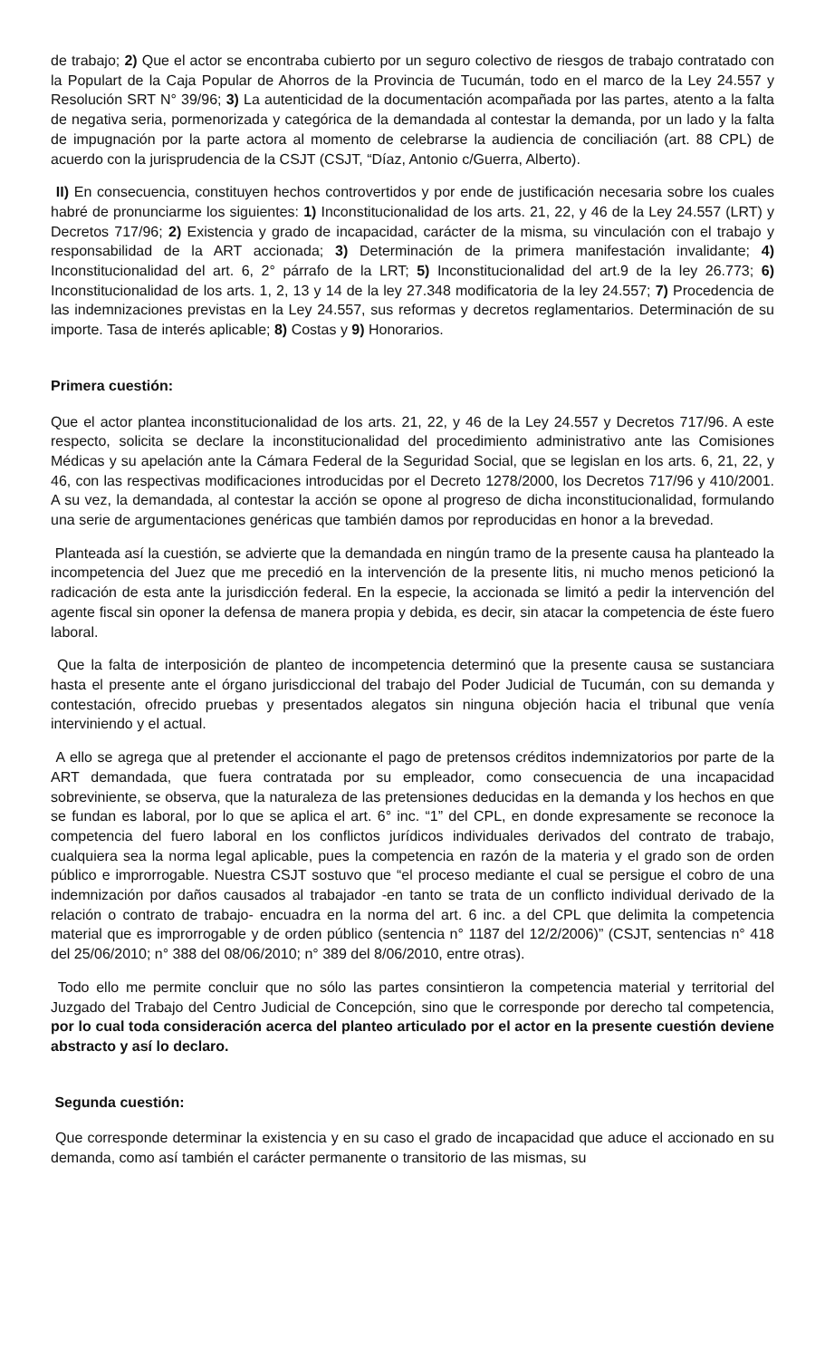de trabajo; 2) Que el actor se encontraba cubierto por un seguro colectivo de riesgos de trabajo contratado con la Populart de la Caja Popular de Ahorros de la Provincia de Tucumán, todo en el marco de la Ley 24.557 y Resolución SRT N° 39/96; 3) La autenticidad de la documentación acompañada por las partes, atento a la falta de negativa seria, pormenorizada y categórica de la demandada al contestar la demanda, por un lado y la falta de impugnación por la parte actora al momento de celebrarse la audiencia de conciliación (art. 88 CPL) de acuerdo con la jurisprudencia de la CSJT (CSJT, “Díaz, Antonio c/Guerra, Alberto).
II) En consecuencia, constituyen hechos controvertidos y por ende de justificación necesaria sobre los cuales habré de pronunciarme los siguientes: 1) Inconstitucionalidad de los arts. 21, 22, y 46 de la Ley 24.557 (LRT) y Decretos 717/96; 2) Existencia y grado de incapacidad, carácter de la misma, su vinculación con el trabajo y responsabilidad de la ART accionada; 3) Determinación de la primera manifestación invalidante; 4) Inconstitucionalidad del art. 6, 2° párrafo de la LRT; 5) Inconstitucionalidad del art.9 de la ley 26.773; 6) Inconstitucionalidad de los arts. 1, 2, 13 y 14 de la ley 27.348 modificatoria de la ley 24.557; 7) Procedencia de las indemnizaciones previstas en la Ley 24.557, sus reformas y decretos reglamentarios. Determinación de su importe. Tasa de interés aplicable; 8) Costas y 9) Honorarios.
Primera cuestión:
Que el actor plantea inconstitucionalidad de los arts. 21, 22, y 46 de la Ley 24.557 y Decretos 717/96. A este respecto, solicita se declare la inconstitucionalidad del procedimiento administrativo ante las Comisiones Médicas y su apelación ante la Cámara Federal de la Seguridad Social, que se legislan en los arts. 6, 21, 22, y 46, con las respectivas modificaciones introducidas por el Decreto 1278/2000, los Decretos 717/96 y 410/2001. A su vez, la demandada, al contestar la acción se opone al progreso de dicha inconstitucionalidad, formulando una serie de argumentaciones genéricas que también damos por reproducidas en honor a la brevedad.
Planteada así la cuestión, se advierte que la demandada en ningún tramo de la presente causa ha planteado la incompetencia del Juez que me precedió en la intervención de la presente litis, ni mucho menos peticionó la radicación de esta ante la jurisdicción federal. En la especie, la accionada se limitó a pedir la intervención del agente fiscal sin oponer la defensa de manera propia y debida, es decir, sin atacar la competencia de éste fuero laboral.
Que la falta de interposición de planteo de incompetencia determinó que la presente causa se sustanciara hasta el presente ante el órgano jurisdiccional del trabajo del Poder Judicial de Tucumán, con su demanda y contestación, ofrecido pruebas y presentados alegatos sin ninguna objeción hacia el tribunal que venía interviniendo y el actual.
A ello se agrega que al pretender el accionante el pago de pretensos créditos indemnizatorios por parte de la ART demandada, que fuera contratada por su empleador, como consecuencia de una incapacidad sobreviniente, se observa, que la naturaleza de las pretensiones deducidas en la demanda y los hechos en que se fundan es laboral, por lo que se aplica el art. 6° inc. “1” del CPL, en donde expresamente se reconoce la competencia del fuero laboral en los conflictos jurídicos individuales derivados del contrato de trabajo, cualquiera sea la norma legal aplicable, pues la competencia en razón de la materia y el grado son de orden público e improrrogable. Nuestra CSJT sostuvo que “el proceso mediante el cual se persigue el cobro de una indemnización por daños causados al trabajador -en tanto se trata de un conflicto individual derivado de la relación o contrato de trabajo- encuadra en la norma del art. 6 inc. a del CPL que delimita la competencia material que es improrrogable y de orden público (sentencia n° 1187 del 12/2/2006)” (CSJT, sentencias n° 418 del 25/06/2010; n° 388 del 08/06/2010; n° 389 del 8/06/2010, entre otras).
Todo ello me permite concluir que no sólo las partes consintieron la competencia material y territorial del Juzgado del Trabajo del Centro Judicial de Concepción, sino que le corresponde por derecho tal competencia, por lo cual toda consideración acerca del planteo articulado por el actor en la presente cuestión deviene abstracto y así lo declaro.
Segunda cuestión:
Que corresponde determinar la existencia y en su caso el grado de incapacidad que aduce el accionado en su demanda, como así también el carácter permanente o transitorio de las mismas, su